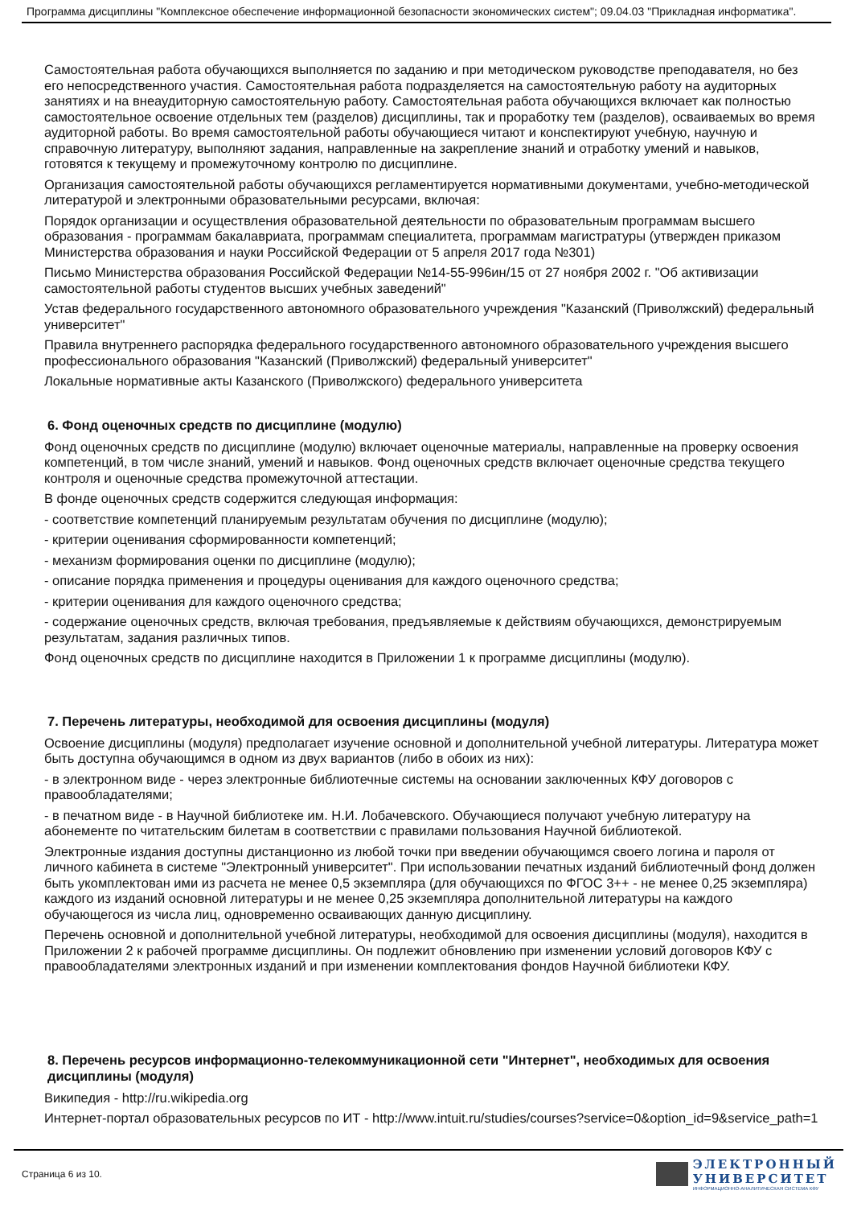Программа дисциплины "Комплексное обеспечение информационной безопасности экономических систем"; 09.04.03 "Прикладная информатика".
Самостоятельная работа обучающихся выполняется по заданию и при методическом руководстве преподавателя, но без его непосредственного участия. Самостоятельная работа подразделяется на самостоятельную работу на аудиторных занятиях и на внеаудиторную самостоятельную работу. Самостоятельная работа обучающихся включает как полностью самостоятельное освоение отдельных тем (разделов) дисциплины, так и проработку тем (разделов), осваиваемых во время аудиторной работы. Во время самостоятельной работы обучающиеся читают и конспектируют учебную, научную и справочную литературу, выполняют задания, направленные на закрепление знаний и отработку умений и навыков, готовятся к текущему и промежуточному контролю по дисциплине.
Организация самостоятельной работы обучающихся регламентируется нормативными документами, учебно-методической литературой и электронными образовательными ресурсами, включая:
Порядок организации и осуществления образовательной деятельности по образовательным программам высшего образования - программам бакалавриата, программам специалитета, программам магистратуры (утвержден приказом Министерства образования и науки Российской Федерации от 5 апреля 2017 года №301)
Письмо Министерства образования Российской Федерации №14-55-996ин/15 от 27 ноября 2002 г. "Об активизации самостоятельной работы студентов высших учебных заведений"
Устав федерального государственного автономного образовательного учреждения "Казанский (Приволжский) федеральный университет"
Правила внутреннего распорядка федерального государственного автономного образовательного учреждения высшего профессионального образования "Казанский (Приволжский) федеральный университет"
Локальные нормативные акты Казанского (Приволжского) федерального университета
6. Фонд оценочных средств по дисциплине (модулю)
Фонд оценочных средств по дисциплине (модулю) включает оценочные материалы, направленные на проверку освоения компетенций, в том числе знаний, умений и навыков. Фонд оценочных средств включает оценочные средства текущего контроля и оценочные средства промежуточной аттестации.
В фонде оценочных средств содержится следующая информация:
- соответствие компетенций планируемым результатам обучения по дисциплине (модулю);
- критерии оценивания сформированности компетенций;
- механизм формирования оценки по дисциплине (модулю);
- описание порядка применения и процедуры оценивания для каждого оценочного средства;
- критерии оценивания для каждого оценочного средства;
- содержание оценочных средств, включая требования, предъявляемые к действиям обучающихся, демонстрируемым результатам, задания различных типов.
Фонд оценочных средств по дисциплине находится в Приложении 1 к программе дисциплины (модулю).
7. Перечень литературы, необходимой для освоения дисциплины (модуля)
Освоение дисциплины (модуля) предполагает изучение основной и дополнительной учебной литературы. Литература может быть доступна обучающимся в одном из двух вариантов (либо в обоих из них):
- в электронном виде - через электронные библиотечные системы на основании заключенных КФУ договоров с правообладателями;
- в печатном виде - в Научной библиотеке им. Н.И. Лобачевского. Обучающиеся получают учебную литературу на абонементе по читательским билетам в соответствии с правилами пользования Научной библиотекой.
Электронные издания доступны дистанционно из любой точки при введении обучающимся своего логина и пароля от личного кабинета в системе "Электронный университет". При использовании печатных изданий библиотечный фонд должен быть укомплектован ими из расчета не менее 0,5 экземпляра (для обучающихся по ФГОС 3++ - не менее 0,25 экземпляра) каждого из изданий основной литературы и не менее 0,25 экземпляра дополнительной литературы на каждого обучающегося из числа лиц, одновременно осваивающих данную дисциплину.
Перечень основной и дополнительной учебной литературы, необходимой для освоения дисциплины (модуля), находится в Приложении 2 к рабочей программе дисциплины. Он подлежит обновлению при изменении условий договоров КФУ с правообладателями электронных изданий и при изменении комплектования фондов Научной библиотеки КФУ.
8. Перечень ресурсов информационно-телекоммуникационной сети "Интернет", необходимых для освоения дисциплины (модуля)
Википедия - http://ru.wikipedia.org
Интернет-портал образовательных ресурсов по ИТ - http://www.intuit.ru/studies/courses?service=0&option_id=9&service_path=1
Страница 6 из 10.
ЭЛЕКТРОННЫЙ
УНИВЕРСИТЕТ
ИНФОРМАЦИОННО-АНАЛИТИЧЕСКАЯ СИСТЕМА КФУ